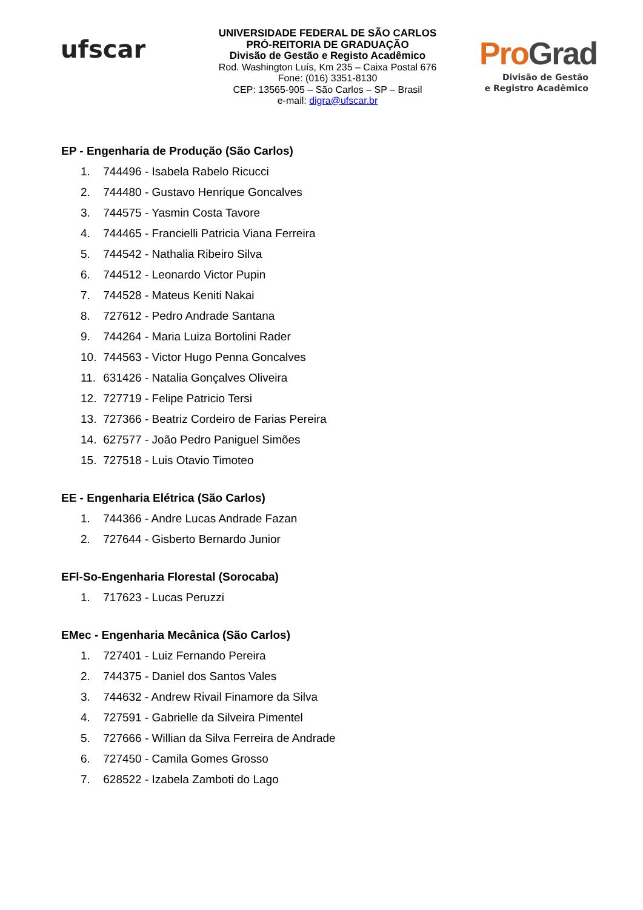ufscar
UNIVERSIDADE FEDERAL DE SÃO CARLOS
PRÓ-REITORIA DE GRADUAÇÃO
Divisão de Gestão e Registo Acadêmico
Rod. Washington Luís, Km 235 – Caixa Postal 676
Fone: (016) 3351-8130
CEP: 13565-905 – São Carlos – SP – Brasil
e-mail: digra@ufscar.br
ProGrad
Divisão de Gestão
e Registro Acadêmico
EP - Engenharia de Produção (São Carlos)
1. 744496 - Isabela Rabelo Ricucci
2. 744480 - Gustavo Henrique Goncalves
3. 744575 - Yasmin Costa Tavore
4. 744465 - Francielli Patricia Viana Ferreira
5. 744542 - Nathalia Ribeiro Silva
6. 744512 - Leonardo Victor Pupin
7. 744528 - Mateus Keniti Nakai
8. 727612 - Pedro Andrade Santana
9. 744264 - Maria Luiza Bortolini Rader
10. 744563 - Victor Hugo Penna Goncalves
11. 631426 - Natalia Gonçalves Oliveira
12. 727719 - Felipe Patricio Tersi
13. 727366 - Beatriz Cordeiro de Farias Pereira
14. 627577 - João Pedro Paniguel Simões
15. 727518 - Luis Otavio Timoteo
EE - Engenharia Elétrica (São Carlos)
1. 744366 - Andre Lucas Andrade Fazan
2. 727644 - Gisberto Bernardo Junior
EFl-So-Engenharia Florestal (Sorocaba)
1. 717623 - Lucas Peruzzi
EMec - Engenharia Mecânica (São Carlos)
1. 727401 - Luiz Fernando Pereira
2. 744375 - Daniel dos Santos Vales
3. 744632 - Andrew Rivail Finamore da Silva
4. 727591 - Gabrielle da Silveira Pimentel
5. 727666 - Willian da Silva Ferreira de Andrade
6. 727450 - Camila Gomes Grosso
7. 628522 - Izabela Zamboti do Lago